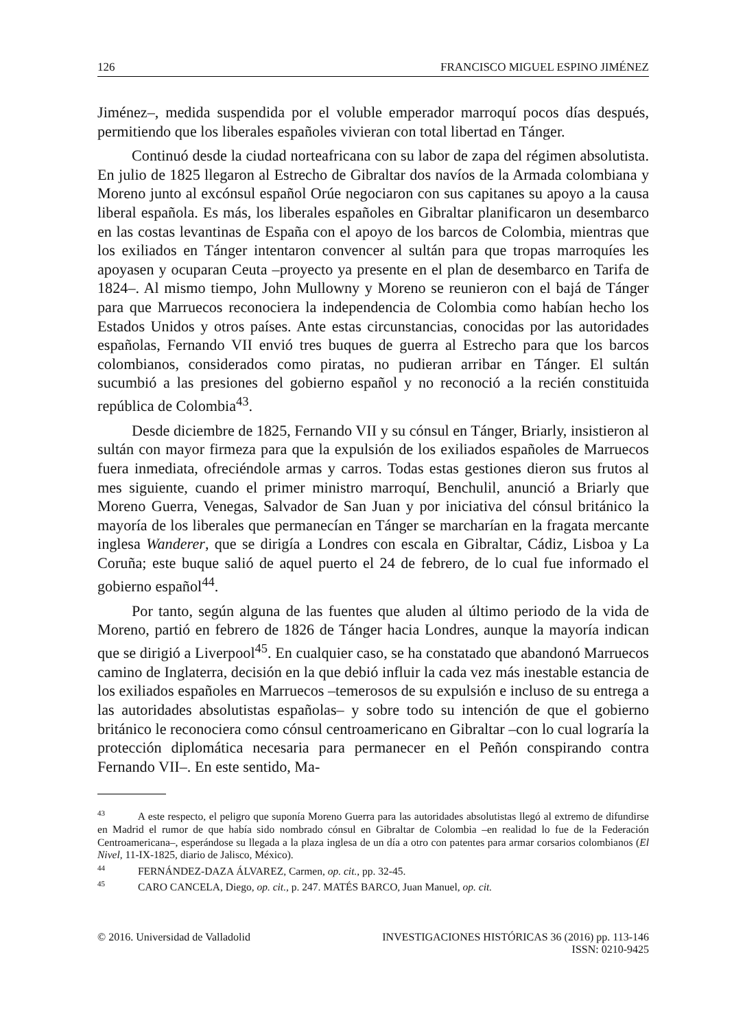126 FRANCISCO MIGUEL ESPINO JIMÉNEZ
Jiménez–, medida suspendida por el voluble emperador marroquí pocos días después, permitiendo que los liberales españoles vivieran con total libertad en Tánger.
Continuó desde la ciudad norteafricana con su labor de zapa del régimen absolutista. En julio de 1825 llegaron al Estrecho de Gibraltar dos navíos de la Armada colombiana y Moreno junto al excónsul español Orúe negociaron con sus capitanes su apoyo a la causa liberal española. Es más, los liberales españoles en Gibraltar planificaron un desembarco en las costas levantinas de España con el apoyo de los barcos de Colombia, mientras que los exiliados en Tánger intentaron convencer al sultán para que tropas marroquíes les apoyasen y ocuparan Ceuta –proyecto ya presente en el plan de desembarco en Tarifa de 1824–. Al mismo tiempo, John Mullowny y Moreno se reunieron con el bajá de Tánger para que Marruecos reconociera la independencia de Colombia como habían hecho los Estados Unidos y otros países. Ante estas circunstancias, conocidas por las autoridades españolas, Fernando VII envió tres buques de guerra al Estrecho para que los barcos colombianos, considerados como piratas, no pudieran arribar en Tánger. El sultán sucumbió a las presiones del gobierno español y no reconoció a la recién constituida república de Colombia<sup>43</sup>.
Desde diciembre de 1825, Fernando VII y su cónsul en Tánger, Briarly, insistieron al sultán con mayor firmeza para que la expulsión de los exiliados españoles de Marruecos fuera inmediata, ofreciéndole armas y carros. Todas estas gestiones dieron sus frutos al mes siguiente, cuando el primer ministro marroquí, Benchulil, anunció a Briarly que Moreno Guerra, Venegas, Salvador de San Juan y por iniciativa del cónsul británico la mayoría de los liberales que permanecían en Tánger se marcharían en la fragata mercante inglesa Wanderer, que se dirigía a Londres con escala en Gibraltar, Cádiz, Lisboa y La Coruña; este buque salió de aquel puerto el 24 de febrero, de lo cual fue informado el gobierno español<sup>44</sup>.
Por tanto, según alguna de las fuentes que aluden al último periodo de la vida de Moreno, partió en febrero de 1826 de Tánger hacia Londres, aunque la mayoría indican que se dirigió a Liverpool<sup>45</sup>. En cualquier caso, se ha constatado que abandonó Marruecos camino de Inglaterra, decisión en la que debió influir la cada vez más inestable estancia de los exiliados españoles en Marruecos –temerosos de su expulsión e incluso de su entrega a las autoridades absolutistas españolas– y sobre todo su intención de que el gobierno británico le reconociera como cónsul centroamericano en Gibraltar –con lo cual lograría la protección diplomática necesaria para permanecer en el Peñón conspirando contra Fernando VII–. En este sentido, Ma-
<sup>43</sup> A este respecto, el peligro que suponía Moreno Guerra para las autoridades absolutistas llegó al extremo de difundirse en Madrid el rumor de que había sido nombrado cónsul en Gibraltar de Colombia –en realidad lo fue de la Federación Centroamericana–, esperándose su llegada a la plaza inglesa de un día a otro con patentes para armar corsarios colombianos (El Nivel, 11-IX-1825, diario de Jalisco, México).
<sup>44</sup> FERNÁNDEZ-DAZA ÁLVAREZ, Carmen, op. cit., pp. 32-45.
<sup>45</sup> CARO CANCELA, Diego, op. cit., p. 247. MATÉS BARCO, Juan Manuel, op. cit.
© 2016. Universidad de Valladolid INVESTIGACIONES HISTÓRICAS 36 (2016) pp. 113-146
ISSN: 0210-9425